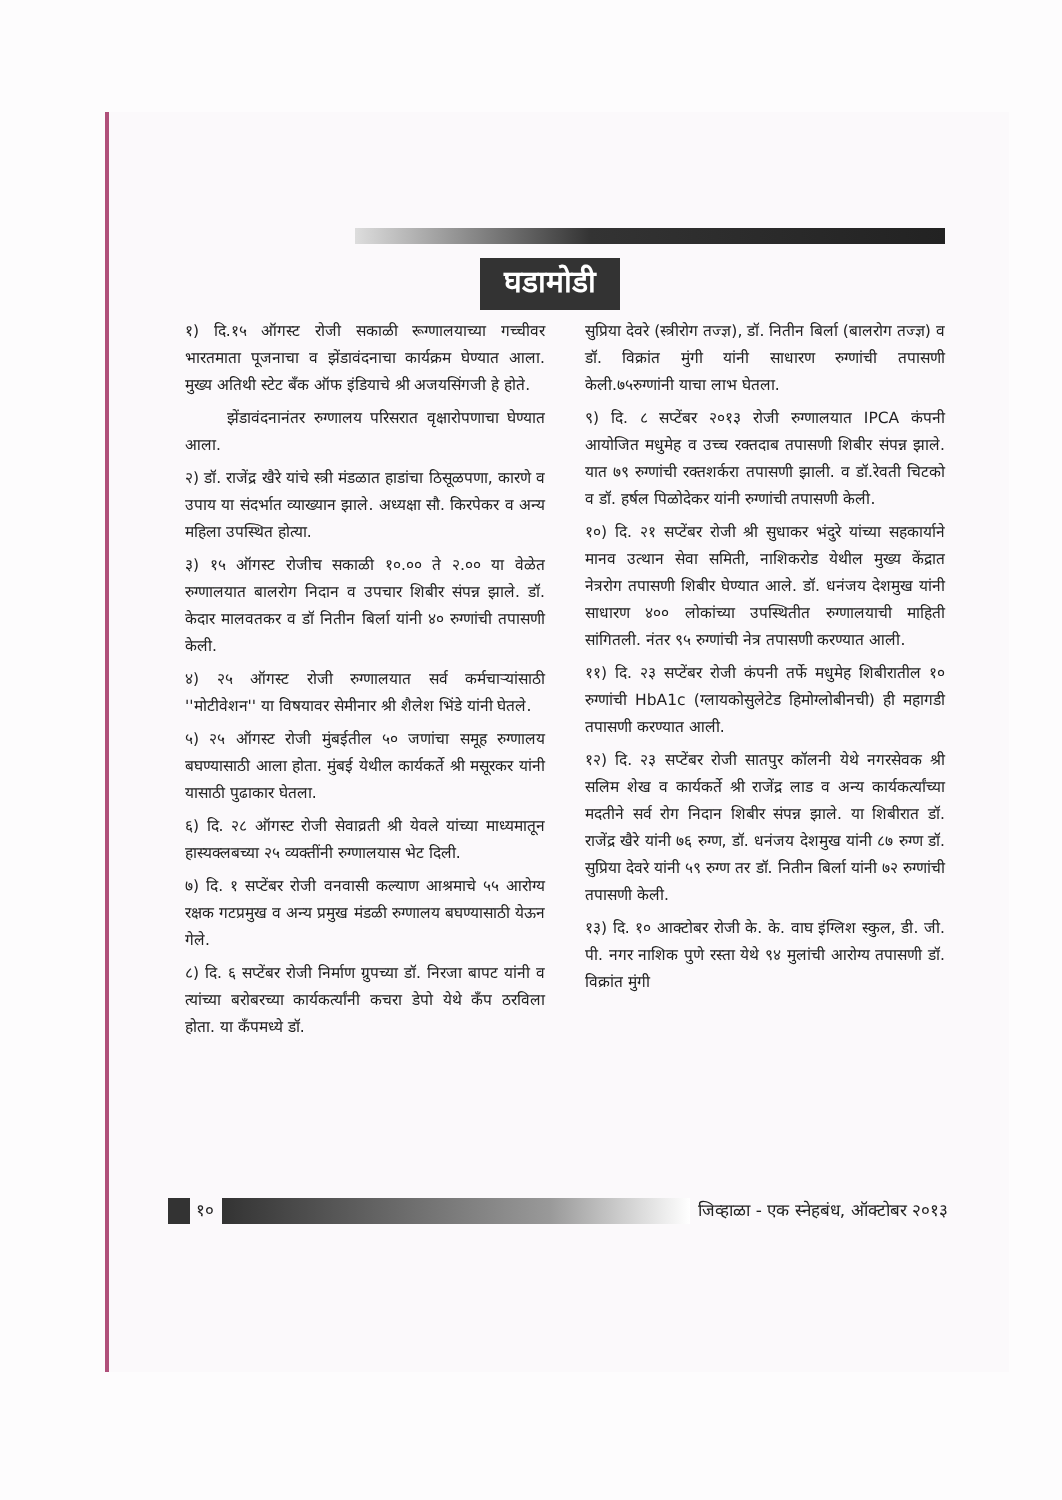घडामोडी
१) दि.१५ ऑगस्ट रोजी सकाळी रूग्णालयाच्या गच्चीवर भारतमाता पूजनाचा व झेंडावंदनाचा कार्यक्रम घेण्यात आला. मुख्य अतिथी स्टेट बँक ऑफ इंडियाचे श्री अजयसिंगजी हे होते.
झेंडावंदनानंतर रुग्णालय परिसरात वृक्षारोपणाचा घेण्यात आला.
२) डॉ. राजेंद्र खैरे यांचे स्त्री मंडळात हाडांचा ठिसूळपणा, कारणे व उपाय या संदर्भात व्याख्यान झाले. अध्यक्षा सौ. किरपेकर व अन्य महिला उपस्थित होत्या.
३) १५ ऑगस्ट रोजीच सकाळी १०.०० ते २.०० या वेळेत रुग्णालयात बालरोग निदान व उपचार शिबीर संपन्न झाले. डॉ. केदार मालवतकर व डॉ नितीन बिर्ला यांनी ४० रुग्णांची तपासणी केली.
४) २५ ऑगस्ट रोजी रुग्णालयात सर्व कर्मचाऱ्यांसाठी ''मोटीवेशन'' या विषयावर सेमीनार श्री शैलेश भिंडे यांनी घेतले.
५) २५ ऑगस्ट रोजी मुंबईतील ५० जणांचा समूह रुग्णालय बघण्यासाठी आला होता. मुंबई येथील कार्यकर्ते श्री मसूरकर यांनी यासाठी पुढाकार घेतला.
६) दि. २८ ऑगस्ट रोजी सेवाव्रती श्री येवले यांच्या माध्यमातून हास्यक्लबच्या २५ व्यक्तींनी रुग्णालयास भेट दिली.
७) दि. १ सप्टेंबर रोजी वनवासी कल्याण आश्रमाचे ५५ आरोग्य रक्षक गटप्रमुख व अन्य प्रमुख मंडळी रुग्णालय बघण्यासाठी येऊन गेले.
८) दि. ६ सप्टेंबर रोजी निर्माण ग्रुपच्या डॉ. निरजा बापट यांनी व त्यांच्या बरोबरच्या कार्यकर्त्यांनी कचरा डेपो येथे कँप ठरविला होता. या कँपमध्ये डॉ.
सुप्रिया देवरे (स्त्रीरोग तज्ज्ञ), डॉ. नितीन बिर्ला (बालरोग तज्ज्ञ) व डॉ. विक्रांत मुंगी यांनी साधारण रुग्णांची तपासणी केली.७५रुग्णांनी याचा लाभ घेतला.
९) दि. ८ सप्टेंबर २०१३ रोजी रुग्णालयात IPCA कंपनी आयोजित मधुमेह व उच्च रक्तदाब तपासणी शिबीर संपन्न झाले. यात ७९ रुग्णांची रक्तशर्करा तपासणी झाली. व डॉ.रेवती चिटको व डॉ. हर्षल पिळोदेकर यांनी रुग्णांची तपासणी केली.
१०) दि. २१ सप्टेंबर रोजी श्री सुधाकर भंदुरे यांच्या सहकार्याने मानव उत्थान सेवा समिती, नाशिकरोड येथील मुख्य केंद्रात नेत्ररोग तपासणी शिबीर घेण्यात आले. डॉ. धनंजय देशमुख यांनी साधारण ४०० लोकांच्या उपस्थितीत रुग्णालयाची माहिती सांगितली. नंतर ९५ रुग्णांची नेत्र तपासणी करण्यात आली.
११) दि. २३ सप्टेंबर रोजी कंपनी तर्फे मधुमेह शिबीरातील १० रुग्णांची HbA1c (ग्लायकोसुलेटेड हिमोग्लोबीनची) ही महागडी तपासणी करण्यात आली.
१२) दि. २३ सप्टेंबर रोजी सातपुर कॉलनी येथे नगरसेवक श्री सलिम शेख व कार्यकर्ते श्री राजेंद्र लाड व अन्य कार्यकर्त्यांच्या मदतीने सर्व रोग निदान शिबीर संपन्न झाले. या शिबीरात डॉ. राजेंद्र खैरे यांनी ७६ रुग्ण, डॉ. धनंजय देशमुख यांनी ८७ रुग्ण डॉ. सुप्रिया देवरे यांनी ५९ रुग्ण तर डॉ. नितीन बिर्ला यांनी ७२ रुग्णांची तपासणी केली.
१३) दि. १० आक्टोबर रोजी के. के. वाघ इंग्लिश स्कुल, डी. जी. पी. नगर नाशिक पुणे रस्ता येथे ९४ मुलांची आरोग्य तपासणी डॉ. विक्रांत मुंगी
१०
जिव्हाळा - एक स्नेहबंध, ऑक्टोबर २०१३